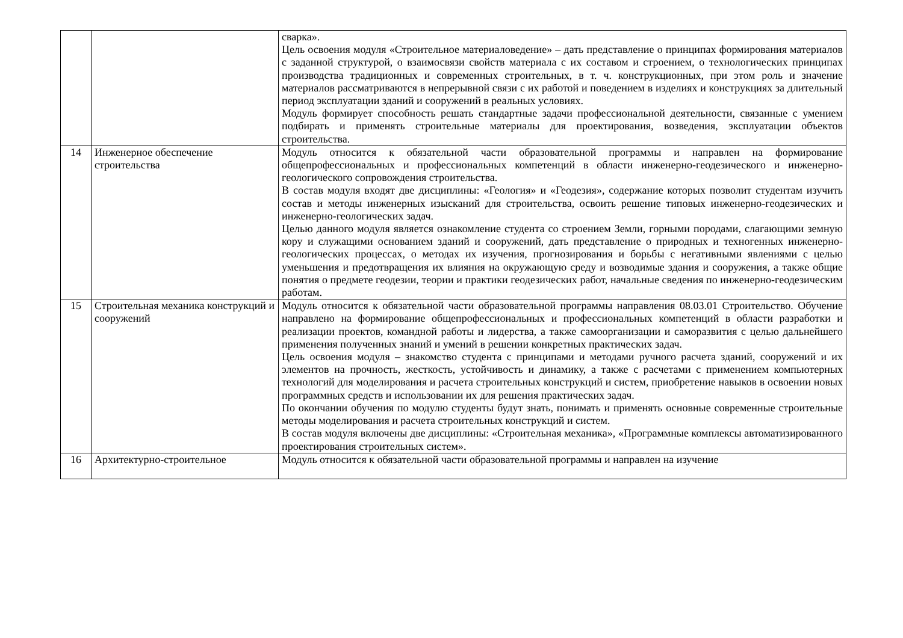| | | сварка». Цель освоения модуля «Строительное материаловедение» – дать представление о принципах формирования материалов с заданной структурой, о взаимосвязи свойств материала с их составом и строением, о технологических принципах производства традиционных и современных строительных, в т. ч. конструкционных, при этом роль и значение материалов рассматриваются в непрерывной связи с их работой и поведением в изделиях и конструкциях за длительный период эксплуатации зданий и сооружений в реальных условиях. Модуль формирует способность решать стандартные задачи профессиональной деятельности, связанные с умением подбирать и применять строительные материалы для проектирования, возведения, эксплуатации объектов строительства. |
| 14 | Инженерное обеспечение строительства | Модуль относится к обязательной части образовательной программы и направлен на формирование общепрофессиональных и профессиональных компетенций в области инженерно-геодезического и инженерно-геологического сопровождения строительства. В состав модуля входят две дисциплины: «Геология» и «Геодезия», содержание которых позволит студентам изучить состав и методы инженерных изысканий для строительства, освоить решение типовых инженерно-геодезических и инженерно-геологических задач. Целью данного модуля является ознакомление студента со строением Земли, горными породами, слагающими земную кору и служащими основанием зданий и сооружений, дать представление о природных и техногенных инженерно-геологических процессах, о методах их изучения, прогнозирования и борьбы с негативными явлениями с целью уменьшения и предотвращения их влияния на окружающую среду и возводимые здания и сооружения, а также общие понятия о предмете геодезии, теории и практики геодезических работ, начальные сведения по инженерно-геодезическим работам. |
| 15 | Строительная механика конструкций и сооружений | Модуль относится к обязательной части образовательной программы направления 08.03.01 Строительство. Обучение направлено на формирование общепрофессиональных и профессиональных компетенций в области разработки и реализации проектов, командной работы и лидерства, а также самоорганизации и саморазвития с целью дальнейшего применения полученных знаний и умений в решении конкретных практических задач. Цель освоения модуля – знакомство студента с принципами и методами ручного расчета зданий, сооружений и их элементов на прочность, жесткость, устойчивость и динамику, а также с расчетами с применением компьютерных технологий для моделирования и расчета строительных конструкций и систем, приобретение навыков в освоении новых программных средств и использовании их для решения практических задач. По окончании обучения по модулю студенты будут знать, понимать и применять основные современные строительные методы моделирования и расчета строительных конструкций и систем. В состав модуля включены две дисциплины: «Строительная механика», «Программные комплексы автоматизированного проектирования строительных систем». |
| 16 | Архитектурно-строительное | Модуль относится к обязательной части образовательной программы и направлен на изучение |